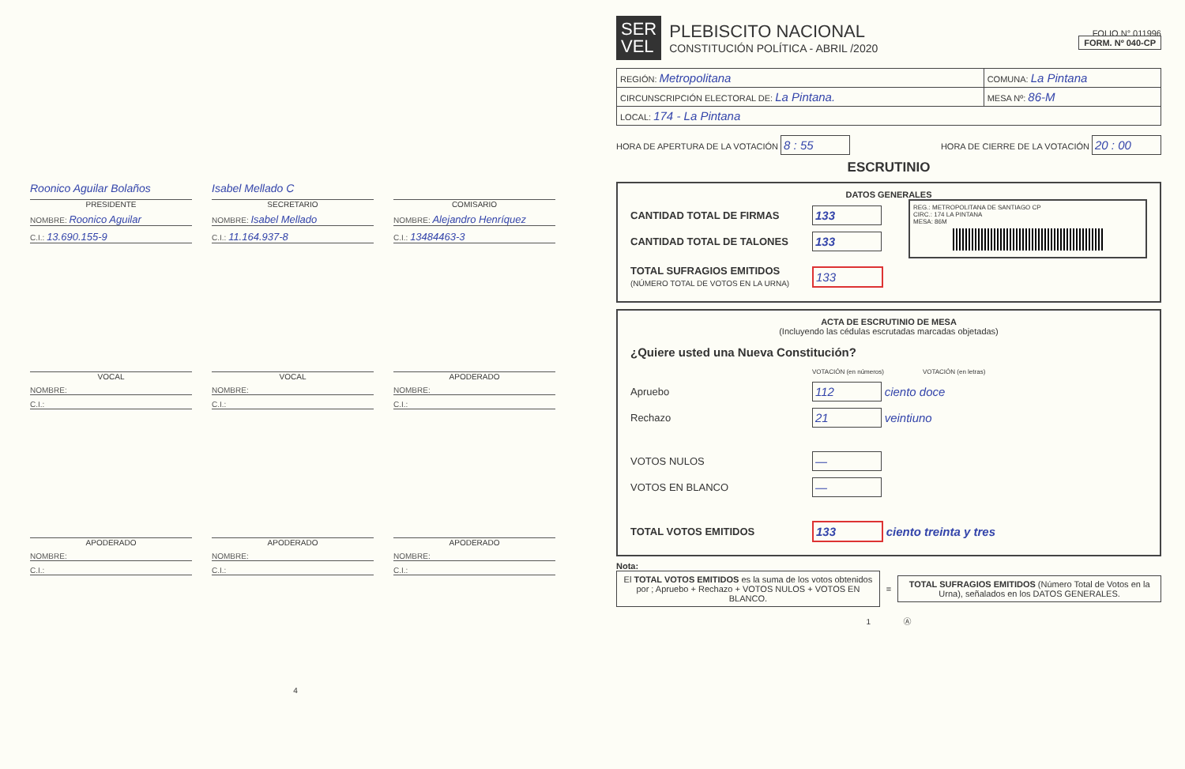Roonico Aguilar Bolaños
PRESIDENTE
NOMBRE: Roonico Aguilar
C.I.: 13.690.155-9
Isabel Mellado C
SECRETARIO
NOMBRE: Isabel Mellado
C.I.: 11.164.937-8
COMISARIO
NOMBRE: Alejandro Henríquez
C.I.: 13484463-3
VOCAL
NOMBRE:
C.I.:
VOCAL
NOMBRE:
C.I.:
APODERADO
NOMBRE:
C.I.:
APODERADO
NOMBRE:
C.I.:
APODERADO
NOMBRE:
C.I.:
APODERADO
NOMBRE:
C.I.:
4
SER
VEL
PLEBISCITO NACIONAL
CONSTITUCIÓN POLÍTICA - ABRIL /2020
FOLIO N° 011996
FORM. Nº 040-CP
| REGIÓN: Metropolitana | COMUNA: La Pintana | |
| CIRCUNSCRIPCIÓN ELECTORAL DE: La Pintana. | | MESA Nº: 86-M |
| LOCAL: 174 - La Pintana | | |
HORA DE APERTURA DE LA VOTACIÓN 8 : 55 HORA DE CIERRE DE LA VOTACIÓN 20 : 00
ESCRUTINIO
DATOS GENERALES
CANTIDAD TOTAL DE FIRMAS 133
CANTIDAD TOTAL DE TALONES 133
REG.: METROPOLITANA DE SANTIAGO CP
CIRC.: 174 LA PINTANA
MESA: 86M
TOTAL SUFRAGIOS EMITIDOS
(NÚMERO TOTAL DE VOTOS EN LA URNA) 133
ACTA DE ESCRUTINIO DE MESA
(Incluyendo las cédulas escrutadas marcadas objetadas)
¿Quiere usted una Nueva Constitución?
VOTACIÓN (en números) VOTACIÓN (en letras)
Apruebo 112 ciento doce
Rechazo 21 veintiuno
VOTOS NULOS —
VOTOS EN BLANCO —
TOTAL VOTOS EMITIDOS 133 ciento treinta y tres
Nota:
El TOTAL VOTOS EMITIDOS es la suma de los votos obtenidos por ; Apruebo + Rechazo + VOTOS NULOS + VOTOS EN BLANCO.
=
TOTAL SUFRAGIOS EMITIDOS (Número Total de Votos en la Urna), señalados en los DATOS GENERALES.
1 Ⓐ